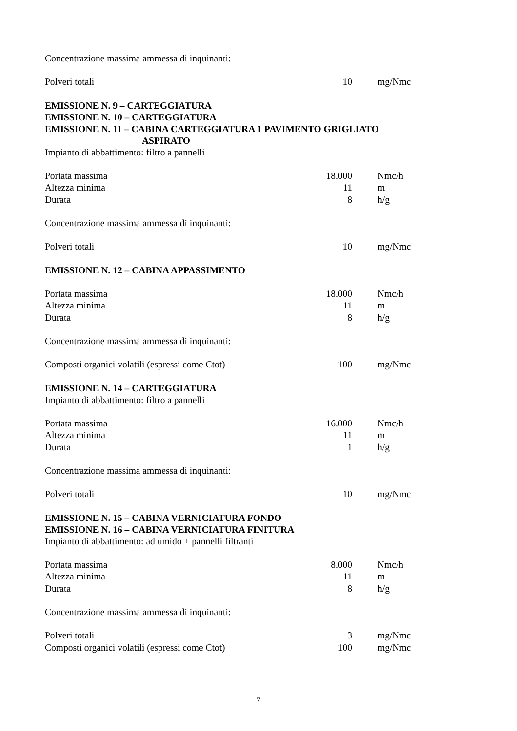Concentrazione massima ammessa di inquinanti:
| Polveri totali | 10 | mg/Nmc |
EMISSIONE N. 9 – CARTEGGIATURA
EMISSIONE N. 10 – CARTEGGIATURA
EMISSIONE N. 11 – CABINA CARTEGGIATURA 1 PAVIMENTO GRIGLIATO
ASPIRATO
Impianto di abbattimento: filtro a pannelli
| Portata massima | 18.000 | Nmc/h |
| Altezza minima | 11 | m |
| Durata | 8 | h/g |
Concentrazione massima ammessa di inquinanti:
| Polveri totali | 10 | mg/Nmc |
EMISSIONE N. 12 – CABINA APPASSIMENTO
| Portata massima | 18.000 | Nmc/h |
| Altezza minima | 11 | m |
| Durata | 8 | h/g |
Concentrazione massima ammessa di inquinanti:
| Composti organici volatili (espressi come Ctot) | 100 | mg/Nmc |
EMISSIONE N. 14 – CARTEGGIATURA
Impianto di abbattimento: filtro a pannelli
| Portata massima | 16.000 | Nmc/h |
| Altezza minima | 11 | m |
| Durata | 1 | h/g |
Concentrazione massima ammessa di inquinanti:
| Polveri totali | 10 | mg/Nmc |
EMISSIONE N. 15 – CABINA VERNICIATURA FONDO
EMISSIONE N. 16 – CABINA VERNICIATURA FINITURA
Impianto di abbattimento: ad umido + pannelli filtranti
| Portata massima | 8.000 | Nmc/h |
| Altezza minima | 11 | m |
| Durata | 8 | h/g |
Concentrazione massima ammessa di inquinanti:
| Polveri totali | 3 | mg/Nmc |
| Composti organici volatili (espressi come Ctot) | 100 | mg/Nmc |
7